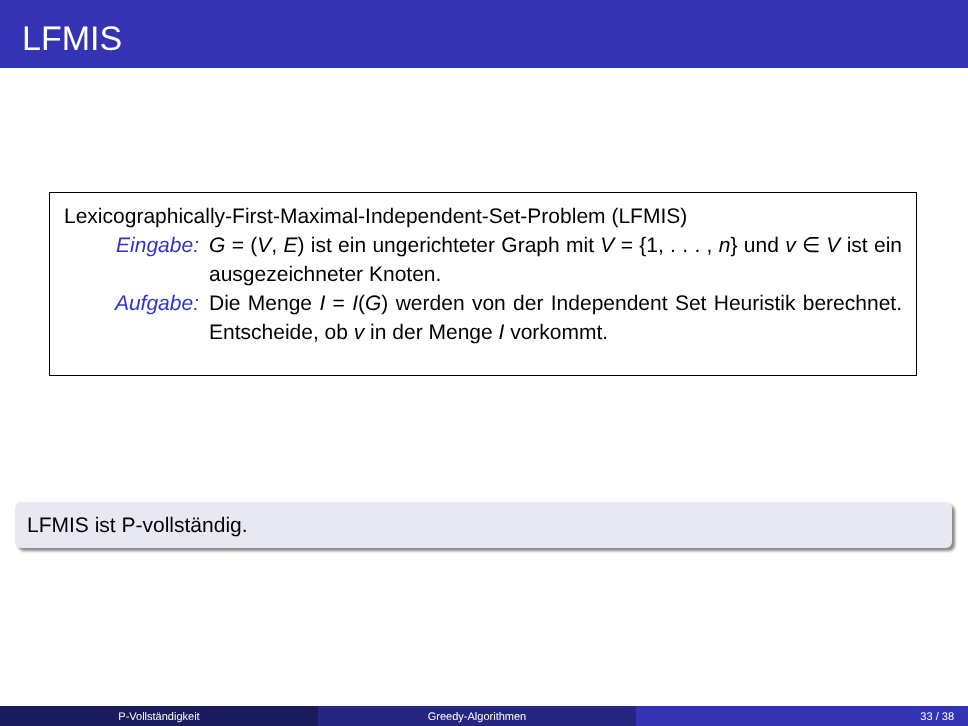LFMIS
Lexicographically-First-Maximal-Independent-Set-Problem (LFMIS)
Eingabe: G = (V, E) ist ein ungerichteter Graph mit V = {1, . . . , n} und v ∈ V ist ein ausgezeichneter Knoten.
Aufgabe: Die Menge I = I(G) werden von der Independent Set Heuristik berechnet. Entscheide, ob v in der Menge I vorkommt.
LFMIS ist P-vollständig.
P-Vollständigkeit Greedy-Algorithmen 33 / 38